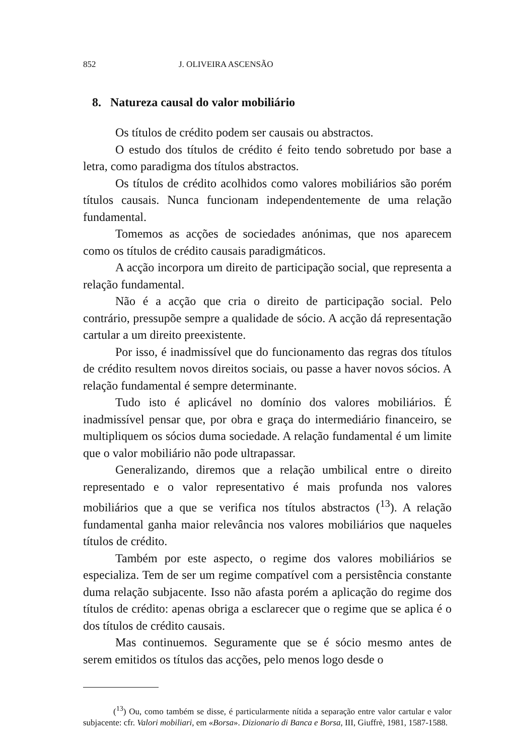852 J. OLIVEIRA ASCENSÃO
8. Natureza causal do valor mobiliário
Os títulos de crédito podem ser causais ou abstractos.
O estudo dos títulos de crédito é feito tendo sobretudo por base a letra, como paradigma dos títulos abstractos.
Os títulos de crédito acolhidos como valores mobiliários são porém títulos causais. Nunca funcionam independentemente de uma relação fundamental.
Tomemos as acções de sociedades anónimas, que nos aparecem como os títulos de crédito causais paradigmáticos.
A acção incorpora um direito de participação social, que representa a relação fundamental.
Não é a acção que cria o direito de participação social. Pelo contrário, pressupõe sempre a qualidade de sócio. A acção dá representação cartular a um direito preexistente.
Por isso, é inadmissível que do funcionamento das regras dos títulos de crédito resultem novos direitos sociais, ou passe a haver novos sócios. A relação fundamental é sempre determinante.
Tudo isto é aplicável no domínio dos valores mobiliários. É inadmissível pensar que, por obra e graça do intermediário financeiro, se multipliquem os sócios duma sociedade. A relação fundamental é um limite que o valor mobiliário não pode ultrapassar.
Generalizando, diremos que a relação umbilical entre o direito representado e o valor representativo é mais profunda nos valores mobiliários que a que se verifica nos títulos abstractos (<sup>13</sup>). A relação fundamental ganha maior relevância nos valores mobiliários que naqueles títulos de crédito.
Também por este aspecto, o regime dos valores mobiliários se especializa. Tem de ser um regime compatível com a persistência constante duma relação subjacente. Isso não afasta porém a aplicação do regime dos títulos de crédito: apenas obriga a esclarecer que o regime que se aplica é o dos títulos de crédito causais.
Mas continuemos. Seguramente que se é sócio mesmo antes de serem emitidos os títulos das acções, pelo menos logo desde o
(<sup>13</sup>) Ou, como também se disse, é particularmente nítida a separação entre valor cartular e valor subjacente: cfr. Valori mobiliari, em «Borsa». Dizionario di Banca e Borsa, III, Giuffrè, 1981, 1587-1588.